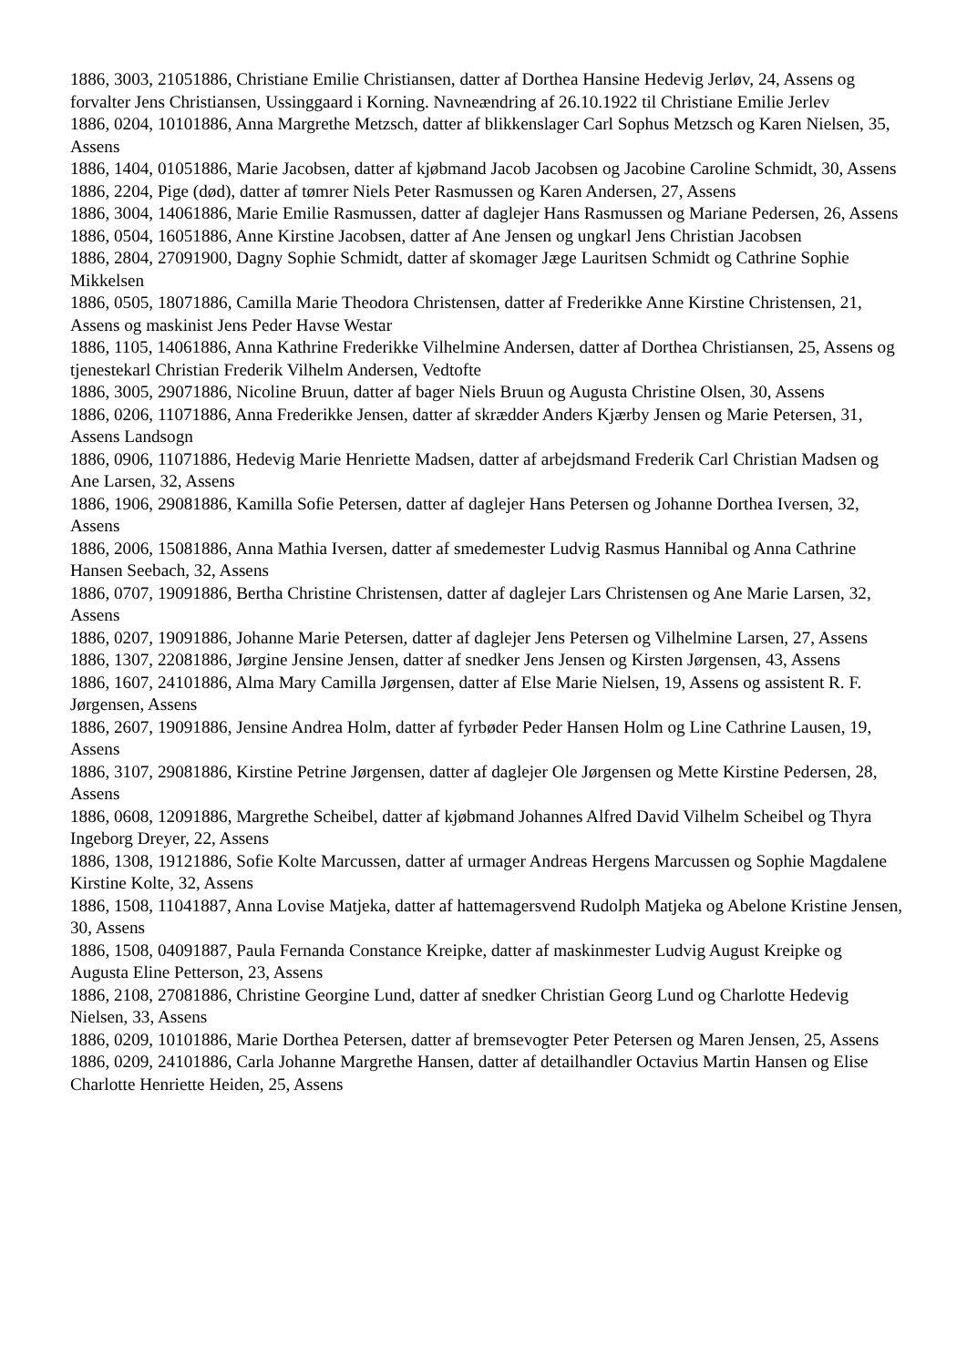1886, 3003, 21051886, Christiane Emilie Christiansen, datter af Dorthea Hansine Hedevig Jerløv, 24, Assens og forvalter Jens Christiansen, Ussinggaard i Korning. Navneændring af 26.10.1922 til Christiane Emilie Jerlev
1886, 0204, 10101886, Anna Margrethe Metzsch, datter af blikkenslager Carl Sophus Metzsch og Karen Nielsen, 35, Assens
1886, 1404, 01051886, Marie Jacobsen, datter af kjøbmand Jacob Jacobsen og Jacobine Caroline Schmidt, 30, Assens
1886, 2204, Pige (død), datter af tømrer Niels Peter Rasmussen og Karen Andersen, 27, Assens
1886, 3004, 14061886, Marie Emilie Rasmussen, datter af daglejer Hans Rasmussen og Mariane Pedersen, 26, Assens
1886, 0504, 16051886, Anne Kirstine Jacobsen, datter af Ane Jensen og ungkarl Jens Christian Jacobsen
1886, 2804, 27091900, Dagny Sophie Schmidt, datter af skomager Jæge Lauritsen Schmidt og Cathrine Sophie Mikkelsen
1886, 0505, 18071886, Camilla Marie Theodora Christensen, datter af Frederikke Anne Kirstine Christensen, 21, Assens og maskinist Jens Peder Havse Westar
1886, 1105, 14061886, Anna Kathrine Frederikke Vilhelmine Andersen, datter af Dorthea Christiansen, 25, Assens og tjenestekarl Christian Frederik Vilhelm Andersen, Vedtofte
1886, 3005, 29071886, Nicoline Bruun, datter af bager Niels Bruun og Augusta Christine Olsen, 30, Assens
1886, 0206, 11071886, Anna Frederikke Jensen, datter af skrædder Anders Kjærby Jensen og Marie Petersen, 31, Assens Landsogn
1886, 0906, 11071886, Hedevig Marie Henriette Madsen, datter af arbejdsmand Frederik Carl Christian Madsen og Ane Larsen, 32, Assens
1886, 1906, 29081886, Kamilla Sofie Petersen, datter af daglejer Hans Petersen og Johanne Dorthea Iversen, 32, Assens
1886, 2006, 15081886, Anna Mathia Iversen, datter af smedemester Ludvig Rasmus Hannibal og Anna Cathrine Hansen Seebach, 32, Assens
1886, 0707, 19091886, Bertha Christine Christensen, datter af daglejer Lars Christensen og Ane Marie Larsen, 32, Assens
1886, 0207, 19091886, Johanne Marie Petersen, datter af daglejer Jens Petersen og Vilhelmine Larsen, 27, Assens
1886, 1307, 22081886, Jørgine Jensine Jensen, datter af snedker Jens Jensen og Kirsten Jørgensen, 43, Assens
1886, 1607, 24101886, Alma Mary Camilla Jørgensen, datter af Else Marie Nielsen, 19, Assens og assistent R. F. Jørgensen, Assens
1886, 2607, 19091886, Jensine Andrea Holm, datter af fyrbøder Peder Hansen Holm og Line Cathrine Lausen, 19, Assens
1886, 3107, 29081886, Kirstine Petrine Jørgensen, datter af daglejer Ole Jørgensen og Mette Kirstine Pedersen, 28, Assens
1886, 0608, 12091886, Margrethe Scheibel, datter af kjøbmand Johannes Alfred David Vilhelm Scheibel og Thyra Ingeborg Dreyer, 22, Assens
1886, 1308, 19121886, Sofie Kolte Marcussen, datter af urmager Andreas Hergens Marcussen og Sophie Magdalene Kirstine Kolte, 32, Assens
1886, 1508, 11041887, Anna Lovise Matjeka, datter af hattemagersvend Rudolph Matjeka og Abelone Kristine Jensen, 30, Assens
1886, 1508, 04091887, Paula Fernanda Constance Kreipke, datter af maskinmester Ludvig August Kreipke og Augusta Eline Petterson, 23, Assens
1886, 2108, 27081886, Christine Georgine Lund, datter af snedker Christian Georg Lund og Charlotte Hedevig Nielsen, 33, Assens
1886, 0209, 10101886, Marie Dorthea Petersen, datter af bremsevogter Peter Petersen og Maren Jensen, 25, Assens
1886, 0209, 24101886, Carla Johanne Margrethe Hansen, datter af detailhandler Octavius Martin Hansen og Elise Charlotte Henriette Heiden, 25, Assens